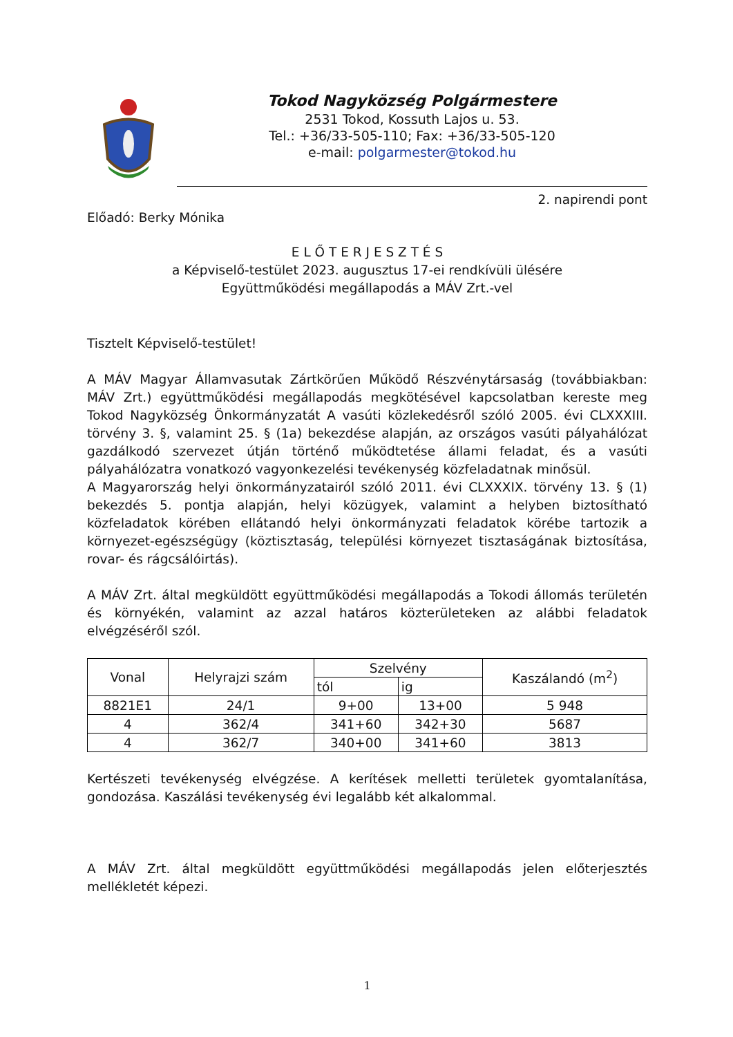Tokod Nagyközség Polgármestere
2531 Tokod, Kossuth Lajos u. 53.
Tel.: +36/33-505-110; Fax: +36/33-505-120
e-mail: polgarmester@tokod.hu
2. napirendi pont
Előadó: Berky Mónika
E L Ő T E R J E S Z T É S
a Képviselő-testület 2023. augusztus 17-ei rendkívüli ülésére
Együttműködési megállapodás a MÁV Zrt.-vel
Tisztelt Képviselő-testület!
A MÁV Magyar Államvasutak Zártkörűen Működő Részvénytársaság (továbbiakban: MÁV Zrt.) együttműködési megállapodás megkötésével kapcsolatban kereste meg Tokod Nagyközség Önkormányzatát A vasúti közlekedésről szóló 2005. évi CLXXXIII. törvény 3. §, valamint 25. § (1a) bekezdése alapján, az országos vasúti pályahálózat gazdálkodó szervezet útján történő működtetése állami feladat, és a vasúti pályahálózatra vonatkozó vagyonkezelési tevékenység közfeladatnak minősül.
A Magyarország helyi önkormányzatairól szóló 2011. évi CLXXXIX. törvény 13. § (1) bekezdés 5. pontja alapján, helyi közügyek, valamint a helyben biztosítható közfeladatok körében ellátandó helyi önkormányzati feladatok körébe tartozik a környezet-egészségügy (köztisztaság, települési környezet tisztaságának biztosítása, rovar- és rágcsálóirtás).
A MÁV Zrt. által megküldött együttműködési megállapodás a Tokodi állomás területén és környékén, valamint az azzal határos közterületeken az alábbi feladatok elvégzéséről szól.
| Vonal | Helyrajzi szám | Szelvény | | Kaszálandó (m<sup>2</sup>) |
| --- | --- | --- | --- | --- |
| | | tól | ig | |
| 8821E1 | 24/1 | 9+00 | 13+00 | 5 948 |
| 4 | 362/4 | 341+60 | 342+30 | 5687 |
| 4 | 362/7 | 340+00 | 341+60 | 3813 |
Kertészeti tevékenység elvégzése. A kerítések melletti területek gyomtalanítása, gondozása. Kaszálási tevékenység évi legalább két alkalommal.
A MÁV Zrt. által megküldött együttműködési megállapodás jelen előterjesztés mellékletét képezi.
1